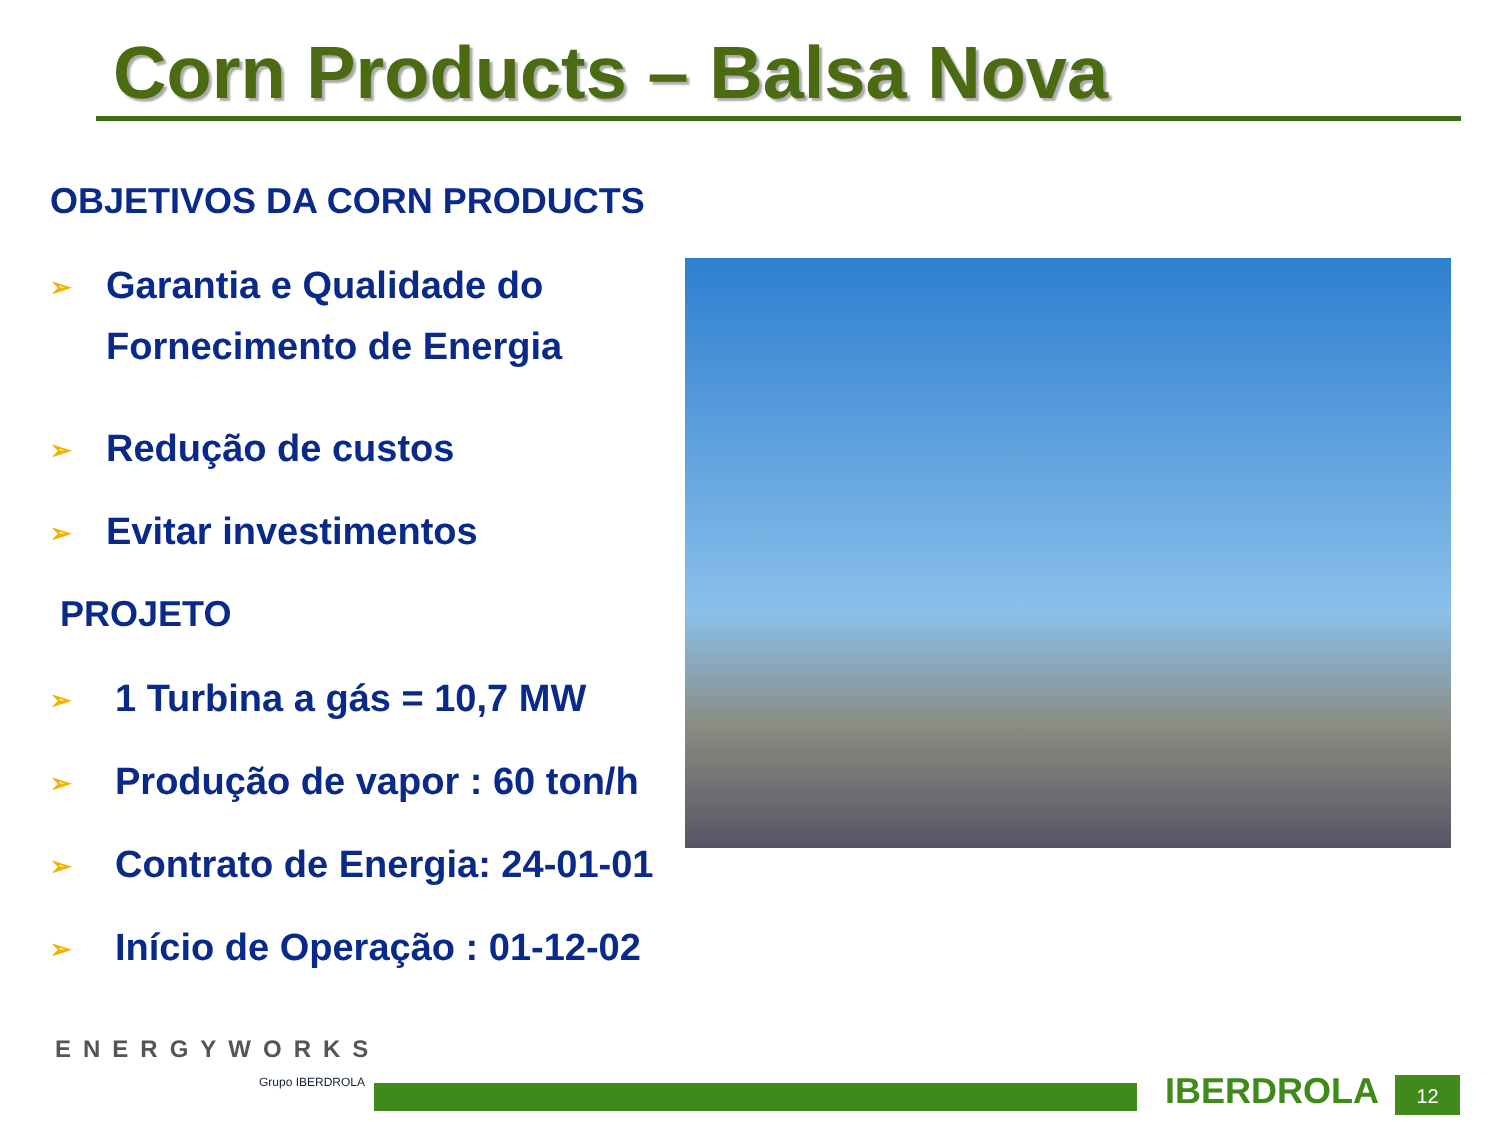Corn Products – Balsa Nova
OBJETIVOS DA CORN PRODUCTS
➢ Garantia e Qualidade do
Fornecimento de Energia
➢ Redução de custos
➢ Evitar investimentos
PROJETO
➢ 1 Turbina a gás = 10,7 MW
➢ Produção de vapor : 60 ton/h
➢ Contrato de Energia: 24-01-01
➢ Início de Operação : 01-12-02
ENERGYWORKS
Grupo IBERDROLA IBERDROLA 12